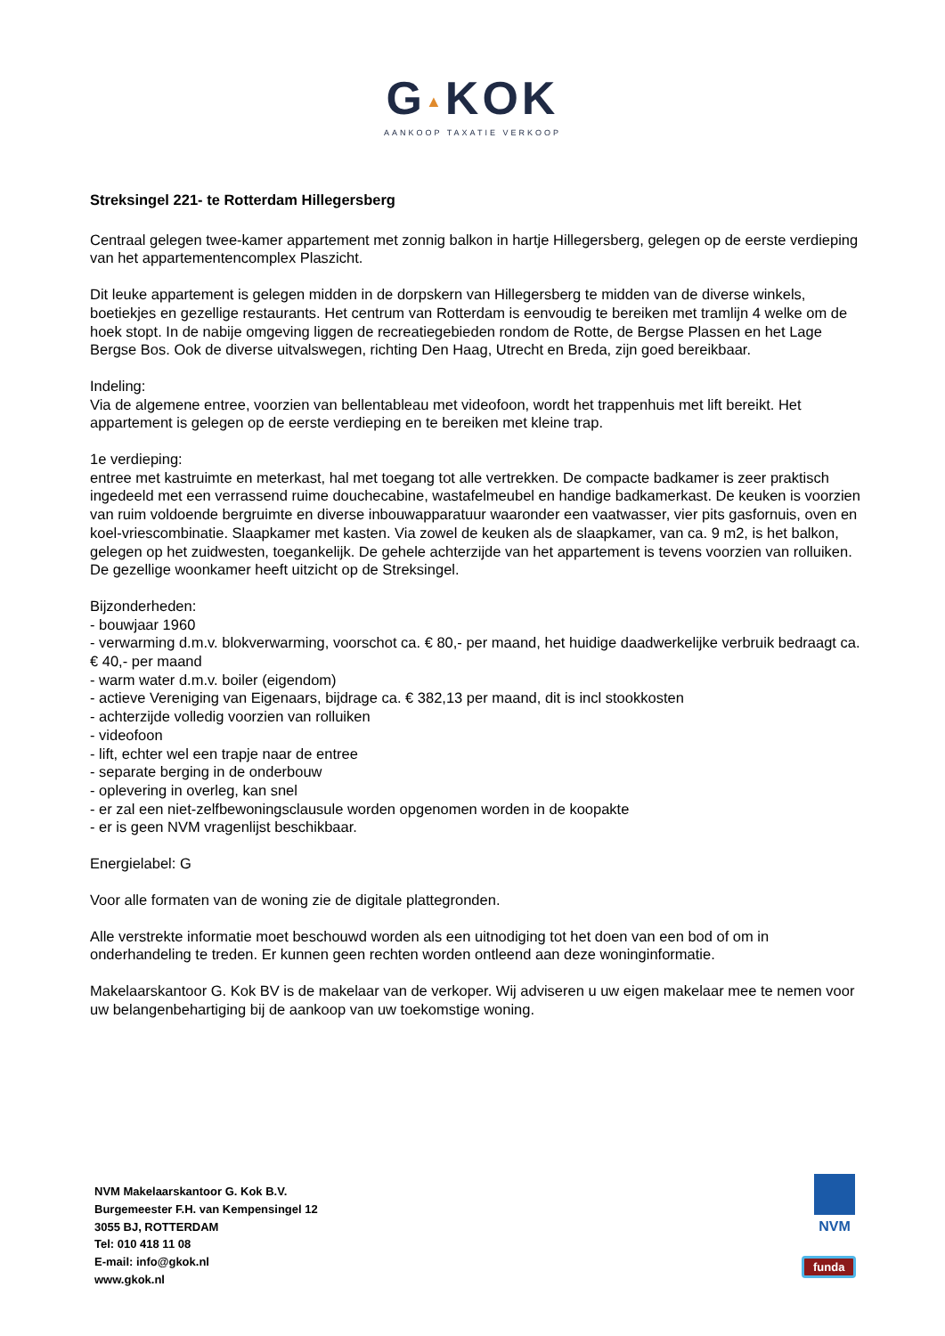G▲KOK
AANKOOP TAXATIE VERKOOP
Streksingel 221- te Rotterdam Hillegersberg
Centraal gelegen twee-kamer appartement met zonnig balkon in hartje Hillegersberg, gelegen op de eerste verdieping van het appartementencomplex Plaszicht.
Dit leuke appartement is gelegen midden in de dorpskern van Hillegersberg te midden van de diverse winkels, boetiekjes en gezellige restaurants. Het centrum van Rotterdam is eenvoudig te bereiken met tramlijn 4 welke om de hoek stopt. In de nabije omgeving liggen de recreatiegebieden rondom de Rotte, de Bergse Plassen en het Lage Bergse Bos. Ook de diverse uitvalswegen, richting Den Haag, Utrecht en Breda, zijn goed bereikbaar.
Indeling:
Via de algemene entree, voorzien van bellentableau met videofoon, wordt het trappenhuis met lift bereikt. Het appartement is gelegen op de eerste verdieping en te bereiken met kleine trap.
1e verdieping:
entree met kastruimte en meterkast, hal met toegang tot alle vertrekken. De compacte badkamer is zeer praktisch ingedeeld met een verrassend ruime douchecabine, wastafelmeubel en handige badkamerkast. De keuken is voorzien van ruim voldoende bergruimte en diverse inbouwapparatuur waaronder een vaatwasser, vier pits gasfornuis, oven en koel-vriescombinatie. Slaapkamer met kasten. Via zowel de keuken als de slaapkamer, van ca. 9 m2, is het balkon, gelegen op het zuidwesten, toegankelijk. De gehele achterzijde van het appartement is tevens voorzien van rolluiken. De gezellige woonkamer heeft uitzicht op de Streksingel.
Bijzonderheden:
- bouwjaar 1960
- verwarming d.m.v. blokverwarming, voorschot ca. € 80,- per maand, het huidige daadwerkelijke verbruik bedraagt ca. € 40,- per maand
- warm water d.m.v. boiler (eigendom)
- actieve Vereniging van Eigenaars, bijdrage ca. € 382,13 per maand, dit is incl stookkosten
- achterzijde volledig voorzien van rolluiken
- videofoon
- lift, echter wel een trapje naar de entree
- separate berging in de onderbouw
- oplevering in overleg, kan snel
- er zal een niet-zelfbewoningsclausule worden opgenomen worden in de koopakte
- er is geen NVM vragenlijst beschikbaar.
Energielabel: G
Voor alle formaten van de woning zie de digitale plattegronden.
Alle verstrekte informatie moet beschouwd worden als een uitnodiging tot het doen van een bod of om in onderhandeling te treden. Er kunnen geen rechten worden ontleend aan deze woninginformatie.
Makelaarskantoor G. Kok BV is de makelaar van de verkoper. Wij adviseren u uw eigen makelaar mee te nemen voor uw belangenbehartiging bij de aankoop van uw toekomstige woning.
NVM Makelaarskantoor G. Kok B.V.
Burgemeester F.H. van Kempensingel 12
3055 BJ, ROTTERDAM
Tel: 010 418 11 08
E-mail: info@gkok.nl
www.gkok.nl
NVM
funda